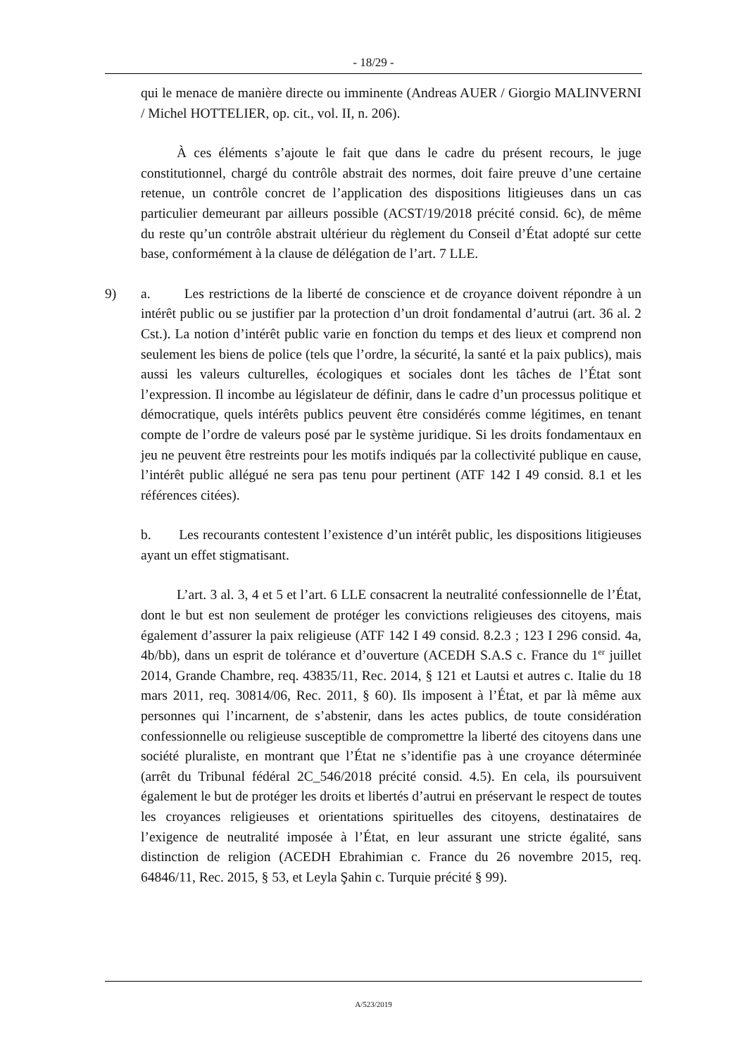- 18/29 -
qui le menace de manière directe ou imminente (Andreas AUER / Giorgio MALINVERNI / Michel HOTTELIER, op. cit., vol. II, n. 206).
À ces éléments s’ajoute le fait que dans le cadre du présent recours, le juge constitutionnel, chargé du contrôle abstrait des normes, doit faire preuve d’une certaine retenue, un contrôle concret de l’application des dispositions litigieuses dans un cas particulier demeurant par ailleurs possible (ACST/19/2018 précité consid. 6c), de même du reste qu’un contrôle abstrait ultérieur du règlement du Conseil d’État adopté sur cette base, conformément à la clause de délégation de l’art. 7 LLE.
9) a. Les restrictions de la liberté de conscience et de croyance doivent répondre à un intérêt public ou se justifier par la protection d’un droit fondamental d’autrui (art. 36 al. 2 Cst.). La notion d’intérêt public varie en fonction du temps et des lieux et comprend non seulement les biens de police (tels que l’ordre, la sécurité, la santé et la paix publics), mais aussi les valeurs culturelles, écologiques et sociales dont les tâches de l’État sont l’expression. Il incombe au législateur de définir, dans le cadre d’un processus politique et démocratique, quels intérêts publics peuvent être considérés comme légitimes, en tenant compte de l’ordre de valeurs posé par le système juridique. Si les droits fondamentaux en jeu ne peuvent être restreints pour les motifs indiqués par la collectivité publique en cause, l’intérêt public allégué ne sera pas tenu pour pertinent (ATF 142 I 49 consid. 8.1 et les références citées).
b. Les recourants contestent l’existence d’un intérêt public, les dispositions litigieuses ayant un effet stigmatisant.
L’art. 3 al. 3, 4 et 5 et l’art. 6 LLE consacrent la neutralité confessionnelle de l’État, dont le but est non seulement de protéger les convictions religieuses des citoyens, mais également d’assurer la paix religieuse (ATF 142 I 49 consid. 8.2.3 ; 123 I 296 consid. 4a, 4b/bb), dans un esprit de tolérance et d’ouverture (ACEDH S.A.S c. France du 1<sup>er</sup> juillet 2014, Grande Chambre, req. 43835/11, Rec. 2014, § 121 et Lautsi et autres c. Italie du 18 mars 2011, req. 30814/06, Rec. 2011, § 60). Ils imposent à l’État, et par là même aux personnes qui l’incarnent, de s’abstenir, dans les actes publics, de toute considération confessionnelle ou religieuse susceptible de compromettre la liberté des citoyens dans une société pluraliste, en montrant que l’État ne s’identifie pas à une croyance déterminée (arrêt du Tribunal fédéral 2C_546/2018 précité consid. 4.5). En cela, ils poursuivent également le but de protéger les droits et libertés d’autrui en préservant le respect de toutes les croyances religieuses et orientations spirituelles des citoyens, destinataires de l’exigence de neutralité imposée à l’État, en leur assurant une stricte égalité, sans distinction de religion (ACEDH Ebrahimian c. France du 26 novembre 2015, req. 64846/11, Rec. 2015, § 53, et Leyla Şahin c. Turquie précité § 99).
A/523/2019